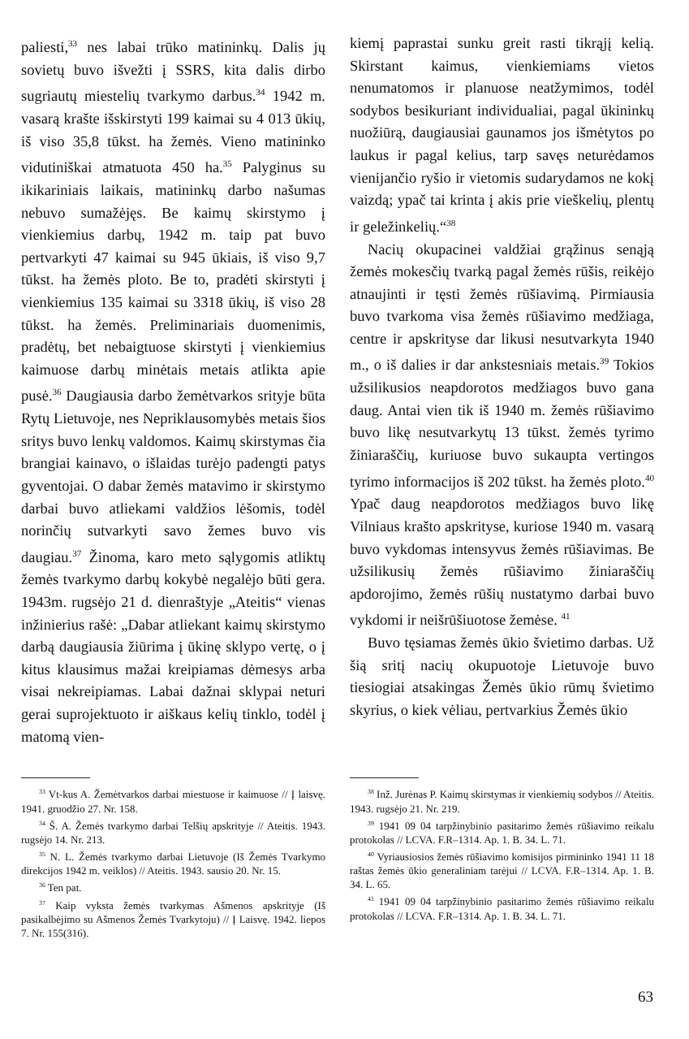paliesti,<sup>33</sup> nes labai trūko matininkų. Dalis jų sovietų buvo išvežti į SSRS, kita dalis dirbo sugriautų miestelių tvarkymo darbus.<sup>34</sup> 1942 m. vasarą krašte išskirstyti 199 kaimai su 4 013 ūkių, iš viso 35,8 tūkst. ha žemės. Vieno matininko vidutiniškai atmatuota 450 ha.<sup>35</sup> Palyginus su ikikariniais laikais, matininkų darbo našumas nebuvo sumažėjęs. Be kaimų skirstymo į vienkiemius darbų, 1942 m. taip pat buvo pertvarkyti 47 kaimai su 945 ūkiais, iš viso 9,7 tūkst. ha žemės ploto. Be to, pradėti skirstyti į vienkiemius 135 kaimai su 3318 ūkių, iš viso 28 tūkst. ha žemės. Preliminariais duomenimis, pradėtų, bet nebaigtuose skirstyti į vienkiemius kaimuose darbų minėtais metais atlikta apie pusė.<sup>36</sup> Daugiausia darbo žemėtvarkos srityje būta Rytų Lietuvoje, nes Nepriklausomybės metais šios sritys buvo lenkų valdomos. Kaimų skirstymas čia brangiai kainavo, o išlaidas turėjo padengti patys gyventojai. O dabar žemės matavimo ir skirstymo darbai buvo atliekami valdžios lėšomis, todėl norinčių sutvarkyti savo žemes buvo vis daugiau.<sup>37</sup> Žinoma, karo meto sąlygomis atliktų žemės tvarkymo darbų kokybė negalėjo būti gera. 1943m. rugsėjo 21 d. dienraštyje „Ateitis“ vienas inžinierius rašė: „Dabar atliekant kaimų skirstymo darbą daugiausia žiūrima į ūkinę sklypo vertę, o į kitus klausimus mažai kreipiamas dėmesys arba visai nekreipiamas. Labai dažnai sklypai neturi gerai suprojektuoto ir aiškaus kelių tinklo, todėl į matomą vien-
kiemį paprastai sunku greit rasti tikrąjį kelią. Skirstant kaimus, vienkiemiams vietos nenumatomos ir planuose neatžymimos, todėl sodybos besikuriant individualiai, pagal ūkininkų nuožiūrą, daugiausiai gaunamos jos išmėtytos po laukus ir pagal kelius, tarp savęs neturėdamos vienijančio ryšio ir vietomis sudarydamos ne kokį vaizdą; ypač tai krinta į akis prie vieškelių, plentų ir geležinkelių.“<sup>38</sup>
Nacių okupacinei valdžiai grąžinus senąją žemės mokesčių tvarką pagal žemės rūšis, reikėjo atnaujinti ir tęsti žemės rūšiavimą. Pirmiausia buvo tvarkoma visa žemės rūšiavimo medžiaga, centre ir apskrityse dar likusi nesutvarkyta 1940 m., o iš dalies ir dar ankstesniais metais.<sup>39</sup> Tokios užsilikusios neapdorotos medžiagos buvo gana daug. Antai vien tik iš 1940 m. žemės rūšiavimo buvo likę nesutvarkytų 13 tūkst. žemės tyrimo žiniaraščių, kuriuose buvo sukaupta vertingos tyrimo informacijos iš 202 tūkst. ha žemės ploto.<sup>40</sup> Ypač daug neapdorotos medžiagos buvo likę Vilniaus krašto apskrityse, kuriose 1940 m. vasarą buvo vykdomas intensyvus žemės rūšiavimas. Be užsilikusių žemės rūšiavimo žiniaraščių apdorojimo, žemės rūšių nustatymo darbai buvo vykdomi ir neišrūšiuotose žemėse. <sup>41</sup>
Buvo tęsiamas žemės ūkio švietimo darbas. Už šią sritį nacių okupuotoje Lietuvoje buvo tiesiogiai atsakingas Žemės ūkio rūmų švietimo skyrius, o kiek vėliau, pertvarkius Žemės ūkio
<sup>33</sup> Vt-kus A. Žemėtvarkos darbai miestuose ir kaimuose // Į laisvę. 1941. gruodžio 27. Nr. 158.
<sup>34</sup> Š. A. Žemės tvarkymo darbai Telšių apskrityje // Ateitis. 1943. rugsėjo 14. Nr. 213.
<sup>35</sup> N. L. Žemės tvarkymo darbai Lietuvoje (Iš Žemės Tvarkymo direkcijos 1942 m. veiklos) // Ateitis. 1943. sausio 20. Nr. 15.
<sup>36</sup> Ten pat.
<sup>37</sup> Kaip vyksta žemės tvarkymas Ašmenos apskrityje (Iš pasikalbėjimo su Ašmenos Žemės Tvarkytoju) // Į Laisvę. 1942. liepos 7. Nr. 155(316).
<sup>38</sup> Inž. Jurėnas P. Kaimų skirstymas ir vienkiemių sodybos // Ateitis. 1943. rugsėjo 21. Nr. 219.
<sup>39</sup> 1941 09 04 tarpžinybinio pasitarimo žemės rūšiavimo reikalu protokolas // LCVA. F.R–1314. Ap. 1. B. 34. L. 71.
<sup>40</sup> Vyriausiosios žemės rūšiavimo komisijos pirmininko 1941 11 18 raštas žemės ūkio generaliniam tarėjui // LCVA. F.R–1314. Ap. 1. B. 34. L. 65.
<sup>41</sup> 1941 09 04 tarpžinybinio pasitarimo žemės rūšiavimo reikalu protokolas // LCVA. F.R–1314. Ap. 1. B. 34. L. 71.
63